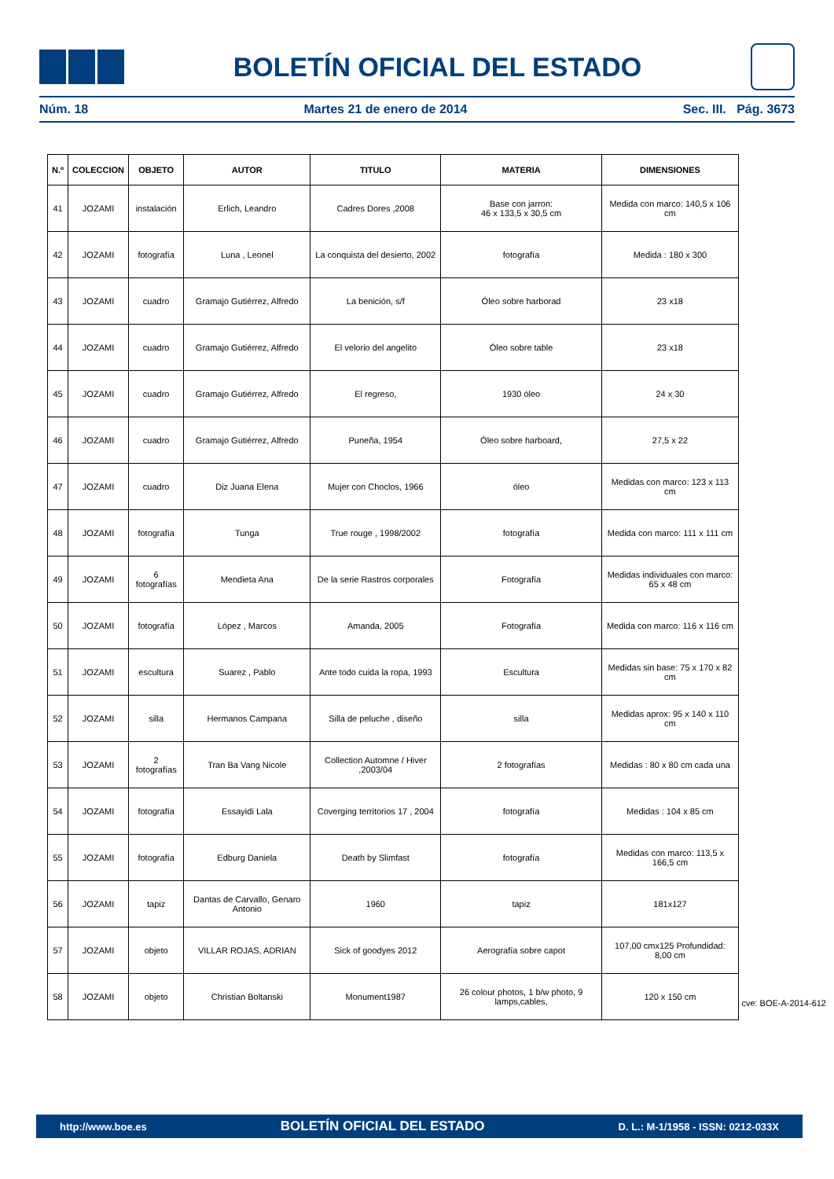BOLETÍN OFICIAL DEL ESTADO
Núm. 18 Martes 21 de enero de 2014 Sec. III. Pág. 3673
| N.º | COLECCION | OBJETO | AUTOR | TITULO | MATERIA | DIMENSIONES |
| --- | --- | --- | --- | --- | --- | --- |
| 41 | JOZAMI | instalación | Erlich, Leandro | Cadres Dores ,2008 | Base con jarron: 46 x 133,5 x 30,5 cm | Medida con marco: 140,5 x 106 cm |
| 42 | JOZAMI | fotografía | Luna , Leonel | La conquista del desierto, 2002 | fotografía | Medida : 180 x 300 |
| 43 | JOZAMI | cuadro | Gramajo Gutiérrez, Alfredo | La benición, s/f | Óleo sobre harborad | 23 x18 |
| 44 | JOZAMI | cuadro | Gramajo Gutiérrez, Alfredo | El velorio del angelito | Óleo sobre table | 23 x18 |
| 45 | JOZAMI | cuadro | Gramajo Gutiérrez, Alfredo | El regreso, | 1930 óleo | 24 x 30 |
| 46 | JOZAMI | cuadro | Gramajo Gutiérrez, Alfredo | Puneña, 1954 | Óleo sobre harboard, | 27,5 x 22 |
| 47 | JOZAMI | cuadro | Diz Juana Elena | Mujer con Choclos, 1966 | óleo | Medidas con marco: 123 x 113 cm |
| 48 | JOZAMI | fotografía | Tunga | True rouge , 1998/2002 | fotografía | Medida con marco: 111 x 111 cm |
| 49 | JOZAMI | 6 fotografías | Mendieta Ana | De la serie Rastros corporales | Fotografía | Medidas individuales con marco: 65 x 48 cm |
| 50 | JOZAMI | fotografía | López , Marcos | Amanda, 2005 | Fotografía | Medida con marco: 116 x 116 cm |
| 51 | JOZAMI | escultura | Suarez , Pablo | Ante todo cuida la ropa, 1993 | Escultura | Medidas sin base: 75 x 170 x 82 cm |
| 52 | JOZAMI | silla | Hermanos Campana | Silla de peluche , diseño | silla | Medidas aprox: 95 x 140 x 110 cm |
| 53 | JOZAMI | 2 fotografías | Tran Ba Vang Nicole | Collection Automne / Hiver ,2003/04 | 2 fotografías | Medidas : 80 x 80 cm cada una |
| 54 | JOZAMI | fotografía | Essayidi Lala | Coverging territorios 17 , 2004 | fotografía | Medidas : 104 x 85 cm |
| 55 | JOZAMI | fotografía | Edburg Daniela | Death by Slimfast | fotografía | Medidas con marco: 113,5 x 166,5 cm |
| 56 | JOZAMI | tapiz | Dantas de Carvallo, Genaro Antonio | 1960 | tapiz | 181x127 |
| 57 | JOZAMI | objeto | VILLAR ROJAS, ADRIAN | Sick of goodyes 2012 | Aerografía sobre capot | 107,00 cmx125 Profundidad: 8,00 cm |
| 58 | JOZAMI | objeto | Christian Boltanski | Monument1987 | 26 colour photos, 1 b/w photo, 9 lamps,cables, | 120 x 150 cm |
cve: BOE-A-2014-612
http://www.boe.es BOLETÍN OFICIAL DEL ESTADO D. L.: M-1/1958 - ISSN: 0212-033X